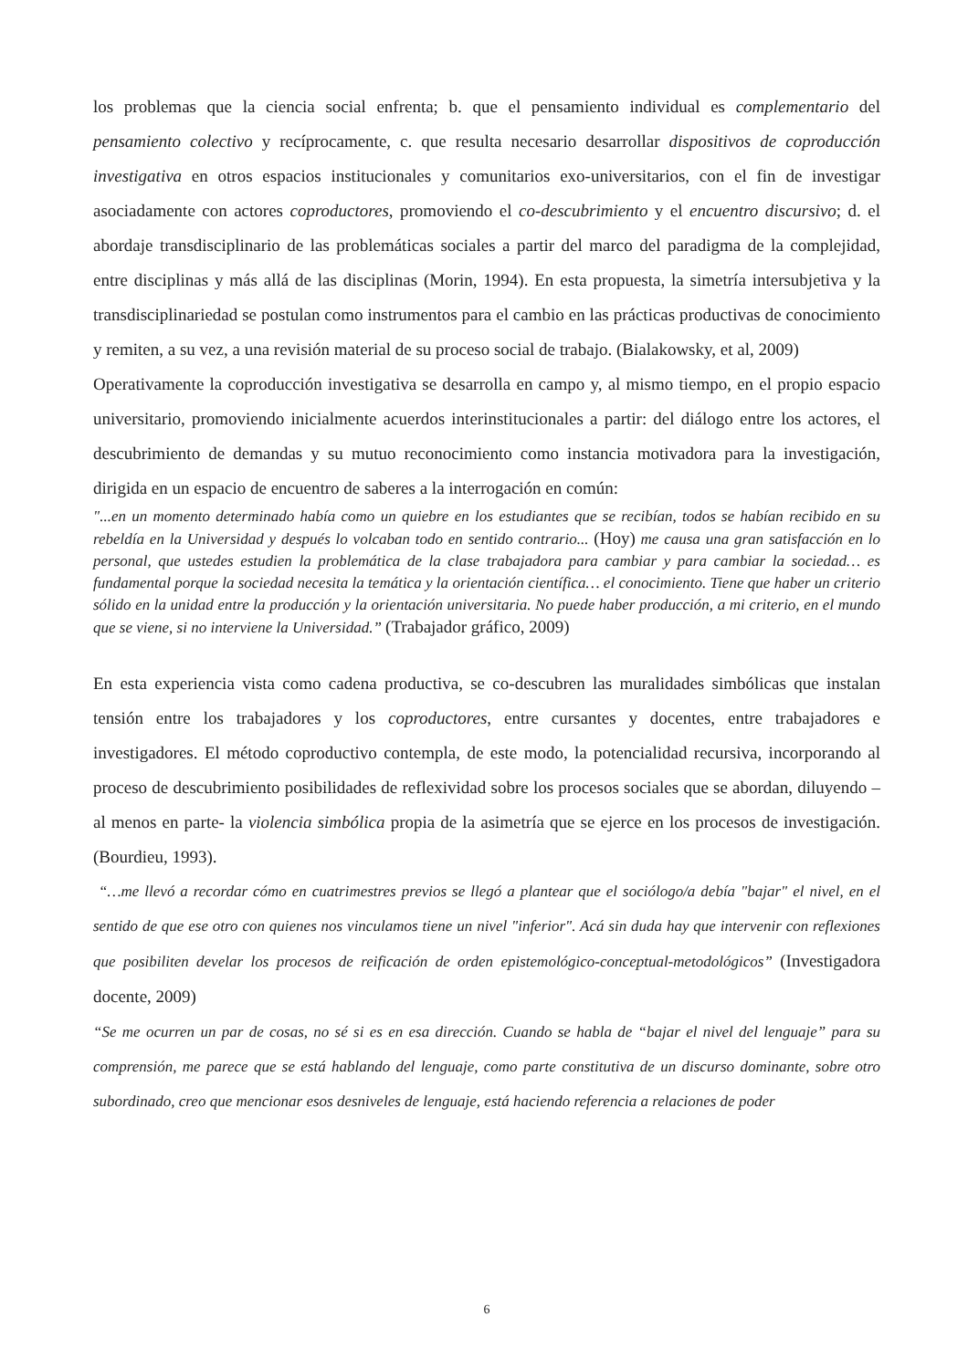los problemas que la ciencia social enfrenta; b. que el pensamiento individual es complementario del pensamiento colectivo y recíprocamente, c. que resulta necesario desarrollar dispositivos de coproducción investigativa en otros espacios institucionales y comunitarios exo-universitarios, con el fin de investigar asociadamente con actores coproductores, promoviendo el co-descubrimiento y el encuentro discursivo; d. el abordaje transdisciplinario de las problemáticas sociales a partir del marco del paradigma de la complejidad, entre disciplinas y más allá de las disciplinas (Morin, 1994). En esta propuesta, la simetría intersubjetiva y la transdisciplinariedad se postulan como instrumentos para el cambio en las prácticas productivas de conocimiento y remiten, a su vez, a una revisión material de su proceso social de trabajo. (Bialakowsky, et al, 2009)
Operativamente la coproducción investigativa se desarrolla en campo y, al mismo tiempo, en el propio espacio universitario, promoviendo inicialmente acuerdos interinstitucionales a partir: del diálogo entre los actores, el descubrimiento de demandas y su mutuo reconocimiento como instancia motivadora para la investigación, dirigida en un espacio de encuentro de saberes a la interrogación en común:
"...en un momento determinado había como un quiebre en los estudiantes que se recibían, todos se habían recibido en su rebeldía en la Universidad y después lo volcaban todo en sentido contrario... (Hoy) me causa una gran satisfacción en lo personal, que ustedes estudien la problemática de la clase trabajadora para cambiar y para cambiar la sociedad… es fundamental porque la sociedad necesita la temática y la orientación científica… el conocimiento. Tiene que haber un criterio sólido en la unidad entre la producción y la orientación universitaria. No puede haber producción, a mi criterio, en el mundo que se viene, si no interviene la Universidad.” (Trabajador gráfico, 2009)
En esta experiencia vista como cadena productiva, se co-descubren las muralidades simbólicas que instalan tensión entre los trabajadores y los coproductores, entre cursantes y docentes, entre trabajadores e investigadores. El método coproductivo contempla, de este modo, la potencialidad recursiva, incorporando al proceso de descubrimiento posibilidades de reflexividad sobre los procesos sociales que se abordan, diluyendo –al menos en parte- la violencia simbólica propia de la asimetría que se ejerce en los procesos de investigación. (Bourdieu, 1993).
“…me llevó a recordar cómo en cuatrimestres previos se llegó a plantear que el sociólogo/a debía "bajar" el nivel, en el sentido de que ese otro con quienes nos vinculamos tiene un nivel "inferior". Acá sin duda hay que intervenir con reflexiones que posibiliten develar los procesos de reificación de orden epistemológico-conceptual-metodológicos” (Investigadora docente, 2009)
“Se me ocurren un par de cosas, no sé si es en esa dirección. Cuando se habla de “bajar el nivel del lenguaje” para su comprensión, me parece que se está hablando del lenguaje, como parte constitutiva de un discurso dominante, sobre otro subordinado, creo que mencionar esos desniveles de lenguaje, está haciendo referencia a relaciones de poder
6